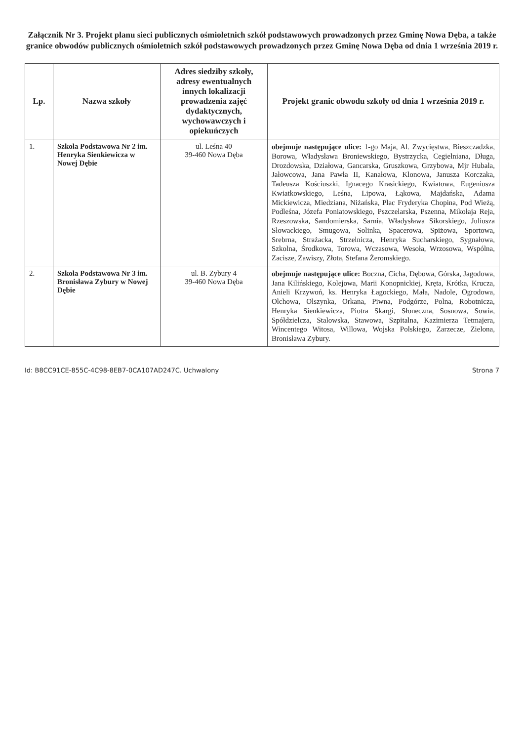Załącznik Nr 3. Projekt planu sieci publicznych ośmioletnich szkół podstawowych prowadzonych przez Gminę Nowa Dęba, a także granice obwodów publicznych ośmioletnich szkół podstawowych prowadzonych przez Gminę Nowa Dęba od dnia 1 września 2019 r.
| Lp. | Nazwa szkoły | Adres siedziby szkoły, adresy ewentualnych innych lokalizacji prowadzenia zajęć dydaktycznych, wychowawczych i opiekuńczych | Projekt granic obwodu szkoły od dnia 1 września 2019 r. |
| --- | --- | --- | --- |
| 1. | Szkoła Podstawowa Nr 2 im. Henryka Sienkiewicza w Nowej Dębie | ul. Leśna 40 39-460 Nowa Dęba | obejmuje następujące ulice: 1-go Maja, Al. Zwycięstwa, Bieszczadzka, Borowa, Władysława Broniewskiego, Bystrzycka, Cegielniana, Długa, Drozdowska, Działowa, Gancarska, Gruszkowa, Grzybowa, Mjr Hubala, Jałowcowa, Jana Pawła II, Kanałowa, Klonowa, Janusza Korczaka, Tadeusza Kościuszki, Ignacego Krasickiego, Kwiatowa, Eugeniusza Kwiatkowskiego, Leśna, Lipowa, Łąkowa, Majdańska, Adama Mickiewicza, Miedziana, Niżańska, Plac Fryderyka Chopina, Pod Wieżą, Podleśna, Józefa Poniatowskiego, Pszczelarska, Pszenna, Mikołaja Reja, Rzeszowska, Sandomierska, Sarnia, Władysława Sikorskiego, Juliusza Słowackiego, Smugowa, Solinka, Spacerowa, Spiżowa, Sportowa, Srebrna, Strażacka, Strzelnicza, Henryka Sucharskiego, Sygnałowa, Szkolna, Środkowa, Torowa, Wczasowa, Wesoła, Wrzosowa, Wspólna, Zacisze, Zawiszy, Złota, Stefana Żeromskiego. |
| 2. | Szkoła Podstawowa Nr 3 im. Bronisława Zybury w Nowej Dębie | ul. B. Zybury 4 39-460 Nowa Dęba | obejmuje następujące ulice: Boczna, Cicha, Dębowa, Górska, Jagodowa, Jana Kilińskiego, Kolejowa, Marii Konopnickiej, Kręta, Krótka, Krucza, Anieli Krzywoń, ks. Henryka Łagockiego, Mała, Nadole, Ogrodowa, Olchowa, Olszynka, Orkana, Piwna, Podgórze, Polna, Robotnicza, Henryka Sienkiewicza, Piotra Skargi, Słoneczna, Sosnowa, Sowia, Spółdzielcza, Stalowska, Stawowa, Szpitalna, Kazimierza Tetmajera, Wincentego Witosa, Willowa, Wojska Polskiego, Zarzecze, Zielona, Bronisława Zybury. |
Id: B8CC91CE-855C-4C98-8EB7-0CA107AD247C. Uchwalony Strona 7